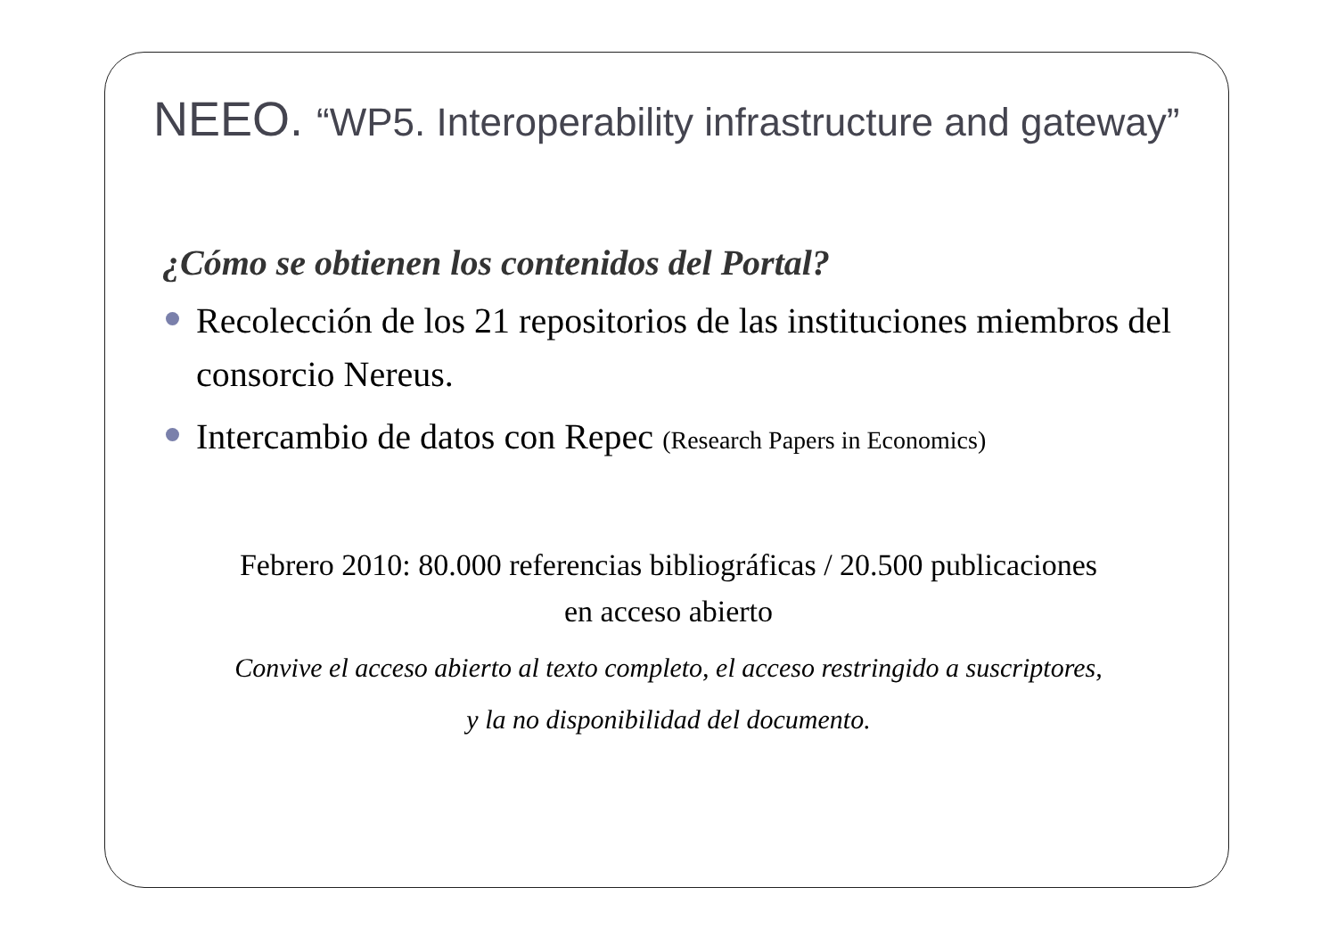NEEO. “WP5. Interoperability infrastructure and gateway”
¿Cómo se obtienen los contenidos del Portal?
Recolección de los 21 repositorios de las instituciones miembros del consorcio Nereus.
Intercambio de datos con Repec (Research Papers in Economics)
Febrero 2010: 80.000 referencias bibliográficas / 20.500 publicaciones
en acceso abierto
Convive el acceso abierto al texto completo, el acceso restringido a suscriptores,
y la no disponibilidad del documento.